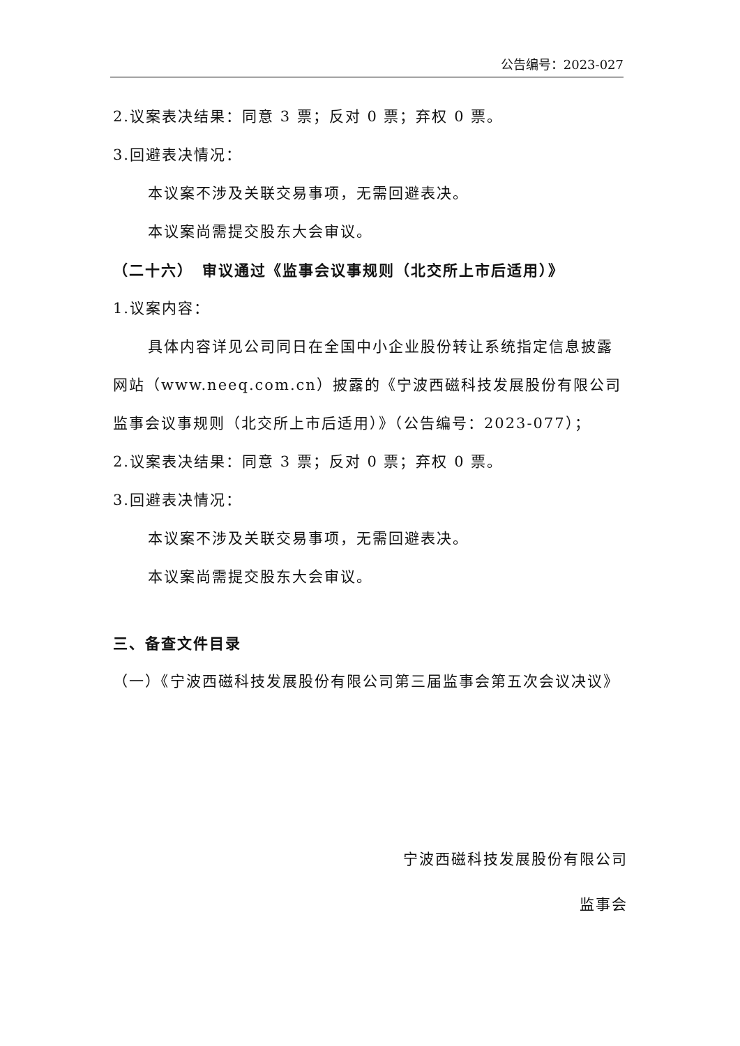公告编号：2023-027
2.议案表决结果：同意 3 票；反对 0 票；弃权 0 票。
3.回避表决情况：
本议案不涉及关联交易事项，无需回避表决。
本议案尚需提交股东大会审议。
（二十六）　审议通过《监事会议事规则（北交所上市后适用）》
1.议案内容：
具体内容详见公司同日在全国中小企业股份转让系统指定信息披露网站（www.neeq.com.cn）披露的《宁波西磁科技发展股份有限公司监事会议事规则（北交所上市后适用）》（公告编号：2023-077）；
2.议案表决结果：同意 3 票；反对 0 票；弃权 0 票。
3.回避表决情况：
本议案不涉及关联交易事项，无需回避表决。
本议案尚需提交股东大会审议。
三、备查文件目录
（一）《宁波西磁科技发展股份有限公司第三届监事会第五次会议决议》
宁波西磁科技发展股份有限公司
监事会